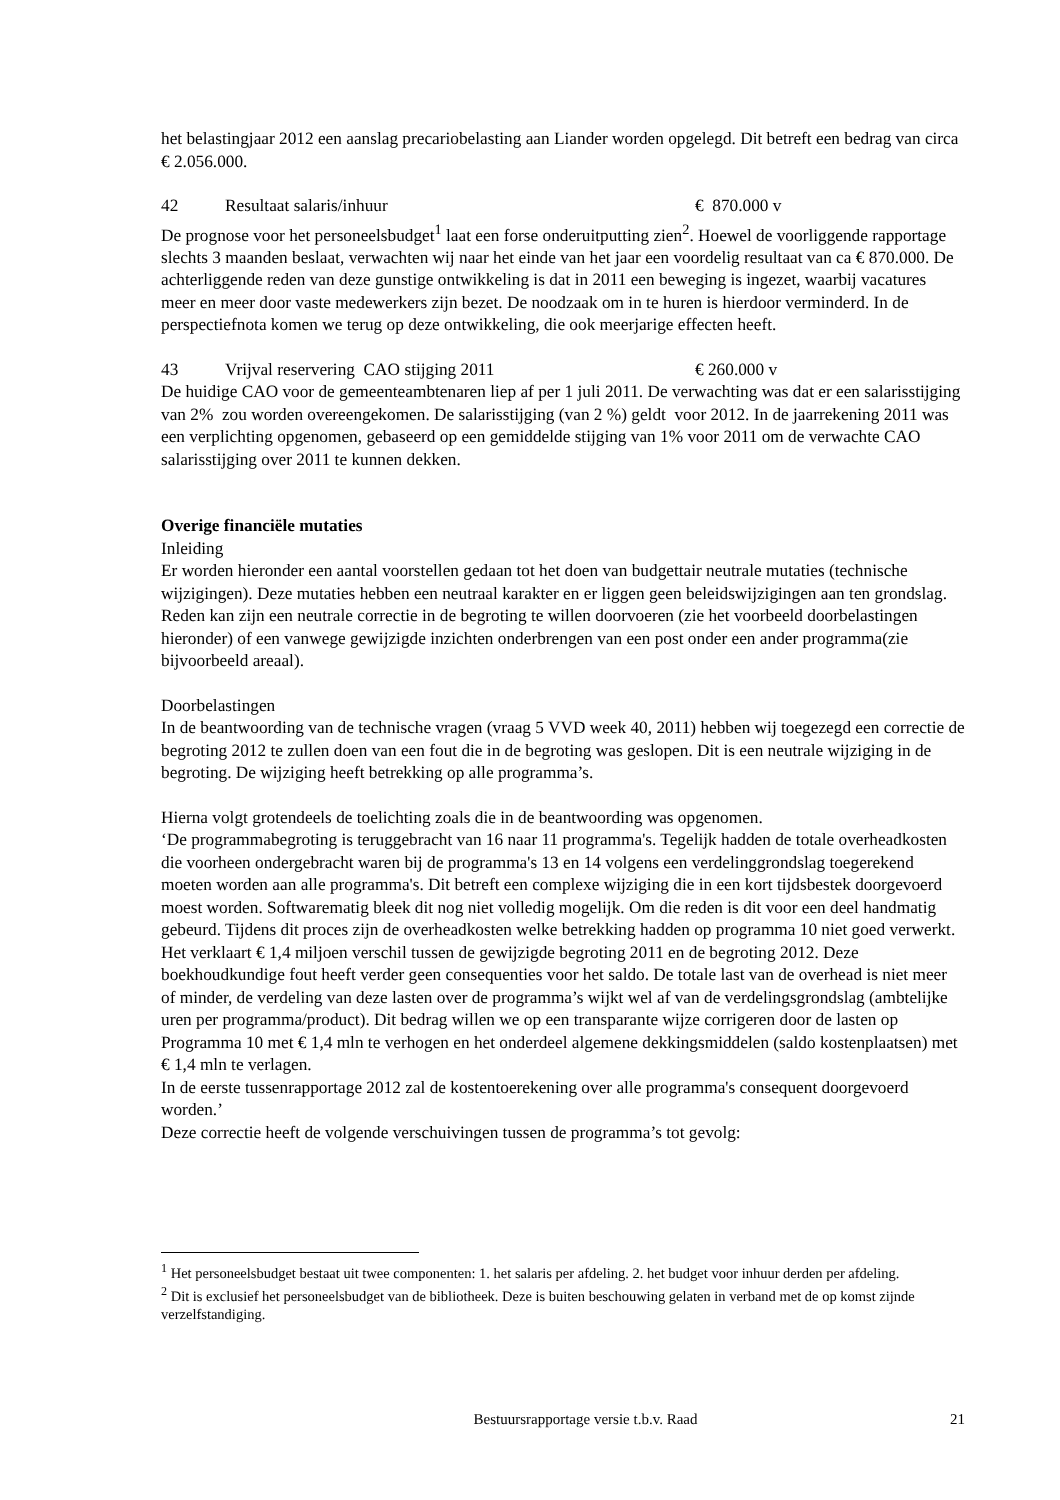het belastingjaar 2012 een aanslag precariobelasting aan Liander worden opgelegd. Dit betreft een bedrag van circa € 2.056.000.
42 Resultaat salaris/inhuur € 870.000 v
De prognose voor het personeelsbudget<sup>1</sup> laat een forse onderuitputting zien<sup>2</sup>. Hoewel de voorliggende rapportage slechts 3 maanden beslaat, verwachten wij naar het einde van het jaar een voordelig resultaat van ca € 870.000. De achterliggende reden van deze gunstige ontwikkeling is dat in 2011 een beweging is ingezet, waarbij vacatures meer en meer door vaste medewerkers zijn bezet. De noodzaak om in te huren is hierdoor verminderd. In de perspectiefnota komen we terug op deze ontwikkeling, die ook meerjarige effecten heeft.
43 Vrijval reservering CAO stijging 2011 € 260.000 v
De huidige CAO voor de gemeenteambtenaren liep af per 1 juli 2011. De verwachting was dat er een salarisstijging van 2% zou worden overeengekomen. De salarisstijging (van 2 %) geldt voor 2012. In de jaarrekening 2011 was een verplichting opgenomen, gebaseerd op een gemiddelde stijging van 1% voor 2011 om de verwachte CAO salarisstijging over 2011 te kunnen dekken.
Overige financiële mutaties
Inleiding
Er worden hieronder een aantal voorstellen gedaan tot het doen van budgettair neutrale mutaties (technische wijzigingen). Deze mutaties hebben een neutraal karakter en er liggen geen beleidswijzigingen aan ten grondslag. Reden kan zijn een neutrale correctie in de begroting te willen doorvoeren (zie het voorbeeld doorbelastingen hieronder) of een vanwege gewijzigde inzichten onderbrengen van een post onder een ander programma(zie bijvoorbeeld areaal).
Doorbelastingen
In de beantwoording van de technische vragen (vraag 5 VVD week 40, 2011) hebben wij toegezegd een correctie de begroting 2012 te zullen doen van een fout die in de begroting was geslopen. Dit is een neutrale wijziging in de begroting. De wijziging heeft betrekking op alle programma’s.
Hierna volgt grotendeels de toelichting zoals die in de beantwoording was opgenomen.
‘De programmabegroting is teruggebracht van 16 naar 11 programma's. Tegelijk hadden de totale overheadkosten die voorheen ondergebracht waren bij de programma's 13 en 14 volgens een verdelinggrondslag toegerekend moeten worden aan alle programma's. Dit betreft een complexe wijziging die in een kort tijdsbestek doorgevoerd moest worden. Softwarematig bleek dit nog niet volledig mogelijk. Om die reden is dit voor een deel handmatig gebeurd. Tijdens dit proces zijn de overheadkosten welke betrekking hadden op programma 10 niet goed verwerkt. Het verklaart € 1,4 miljoen verschil tussen de gewijzigde begroting 2011 en de begroting 2012. Deze boekhoudkundige fout heeft verder geen consequenties voor het saldo. De totale last van de overhead is niet meer of minder, de verdeling van deze lasten over de programma’s wijkt wel af van de verdelingsgrondslag (ambtelijke uren per programma/product). Dit bedrag willen we op een transparante wijze corrigeren door de lasten op Programma 10 met € 1,4 mln te verhogen en het onderdeel algemene dekkingsmiddelen (saldo kostenplaatsen) met € 1,4 mln te verlagen.
In de eerste tussenrapportage 2012 zal de kostentoerekening over alle programma's consequent doorgevoerd worden.’
Deze correctie heeft de volgende verschuivingen tussen de programma’s tot gevolg:
<sup>1</sup> Het personeelsbudget bestaat uit twee componenten: 1. het salaris per afdeling. 2. het budget voor inhuur derden per afdeling.
<sup>2</sup> Dit is exclusief het personeelsbudget van de bibliotheek. Deze is buiten beschouwing gelaten in verband met de op komst zijnde verzelfstandiging.
Bestuursrapportage versie t.b.v. Raad 21